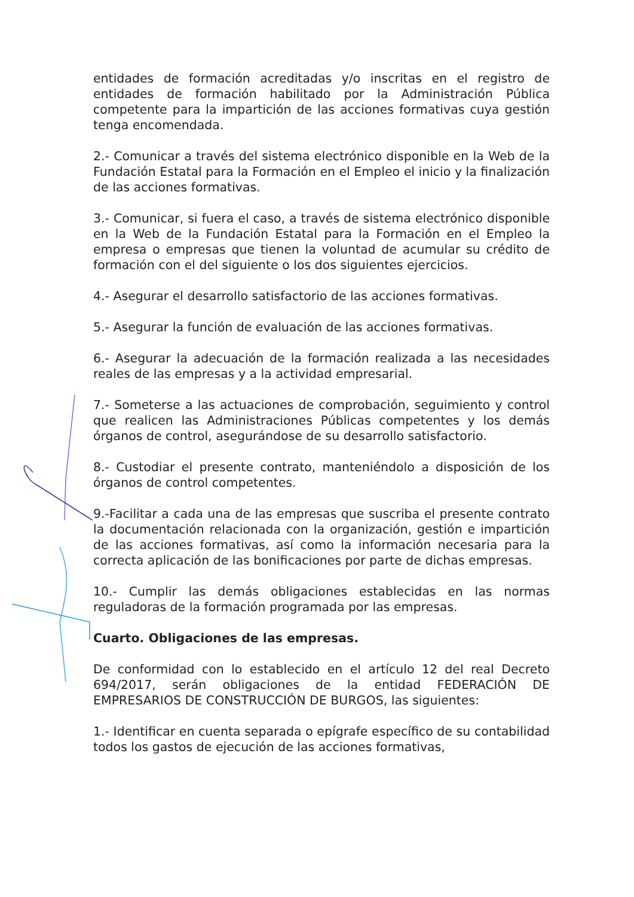entidades de formación acreditadas y/o inscritas en el registro de entidades de formación habilitado por la Administración Pública competente para la impartición de las acciones formativas cuya gestión tenga encomendada.
2.- Comunicar a través del sistema electrónico disponible en la Web de la Fundación Estatal para la Formación en el Empleo el inicio y la finalización de las acciones formativas.
3.- Comunicar, si fuera el caso, a través de sistema electrónico disponible en la Web de la Fundación Estatal para la Formación en el Empleo la empresa o empresas que tienen la voluntad de acumular su crédito de formación con el del siguiente o los dos siguientes ejercicios.
4.- Asegurar el desarrollo satisfactorio de las acciones formativas.
5.- Asegurar la función de evaluación de las acciones formativas.
6.- Asegurar la adecuación de la formación realizada a las necesidades reales de las empresas y a la actividad empresarial.
7.- Someterse a las actuaciones de comprobación, seguimiento y control que realicen las Administraciones Públicas competentes y los demás órganos de control, asegurándose de su desarrollo satisfactorio.
8.- Custodiar el presente contrato, manteniéndolo a disposición de los órganos de control competentes.
9.-Facilitar a cada una de las empresas que suscriba el presente contrato la documentación relacionada con la organización, gestión e impartición de las acciones formativas, así como la información necesaria para la correcta aplicación de las bonificaciones por parte de dichas empresas.
10.- Cumplir las demás obligaciones establecidas en las normas reguladoras de la formación programada por las empresas.
Cuarto. Obligaciones de las empresas.
De conformidad con lo establecido en el artículo 12 del real Decreto 694/2017, serán obligaciones de la entidad FEDERACIÓN DE EMPRESARIOS DE CONSTRUCCIÓN DE BURGOS, las siguientes:
1.- Identificar en cuenta separada o epígrafe específico de su contabilidad todos los gastos de ejecución de las acciones formativas,